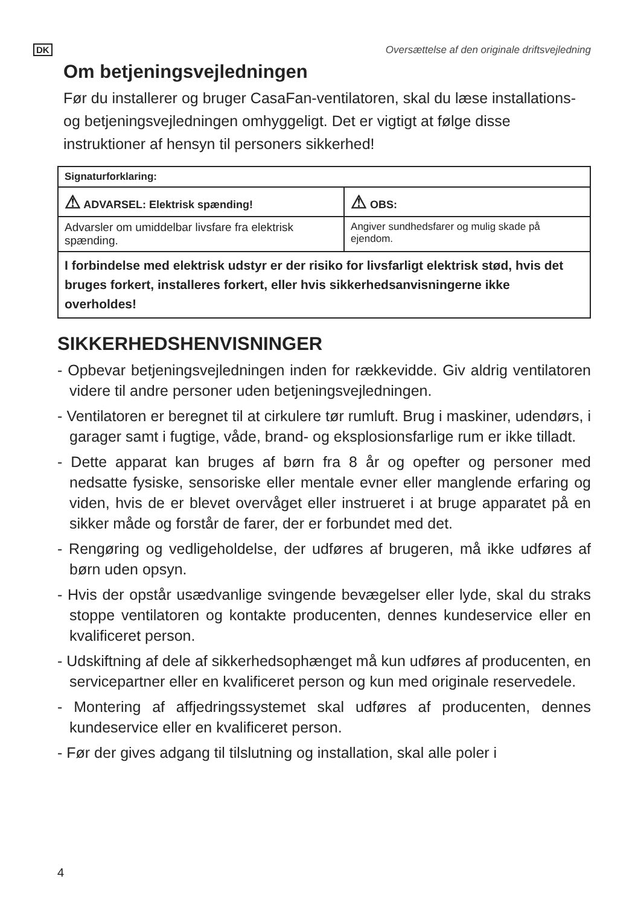DK Oversættelse af den originale driftsvejledning
Om betjeningsvejledningen
Før du installerer og bruger CasaFan-ventilatoren, skal du læse installations- og betjeningsvejledningen omhyggeligt. Det er vigtigt at følge disse instruktioner af hensyn til personers sikkerhed!
| Signaturforklaring: | |
| ⚠ ADVARSEL: Elektrisk spænding! | ⚠ OBS: |
| Advarsler om umiddelbar livsfare fra elektrisk spænding. | Angiver sundhedsfarer og mulig skade på ejendom. |
| I forbindelse med elektrisk udstyr er der risiko for livsfarligt elektrisk stød, hvis det bruges forkert, installeres forkert, eller hvis sikkerhedsanvisningerne ikke overholdes! | |
SIKKERHEDSHENVISNINGER
- Opbevar betjeningsvejledningen inden for rækkevidde. Giv aldrig ventilatoren videre til andre personer uden betjeningsvejledningen.
- Ventilatoren er beregnet til at cirkulere tør rumluft. Brug i maskiner, udendørs, i garager samt i fugtige, våde, brand- og eksplosionsfarlige rum er ikke tilladt.
- Dette apparat kan bruges af børn fra 8 år og opefter og personer med nedsatte fysiske, sensoriske eller mentale evner eller manglende erfaring og viden, hvis de er blevet overvåget eller instrueret i at bruge apparatet på en sikker måde og forstår de farer, der er forbundet med det.
- Rengøring og vedligeholdelse, der udføres af brugeren, må ikke udføres af børn uden opsyn.
- Hvis der opstår usædvanlige svingende bevægelser eller lyde, skal du straks stoppe ventilatoren og kontakte producenten, dennes kundeservice eller en kvalificeret person.
- Udskiftning af dele af sikkerhedsophænget må kun udføres af producenten, en servicepartner eller en kvalificeret person og kun med originale reservedele.
- Montering af affjedringssystemet skal udføres af producenten, dennes kundeservice eller en kvalificeret person.
- Før der gives adgang til tilslutning og installation, skal alle poler i
4